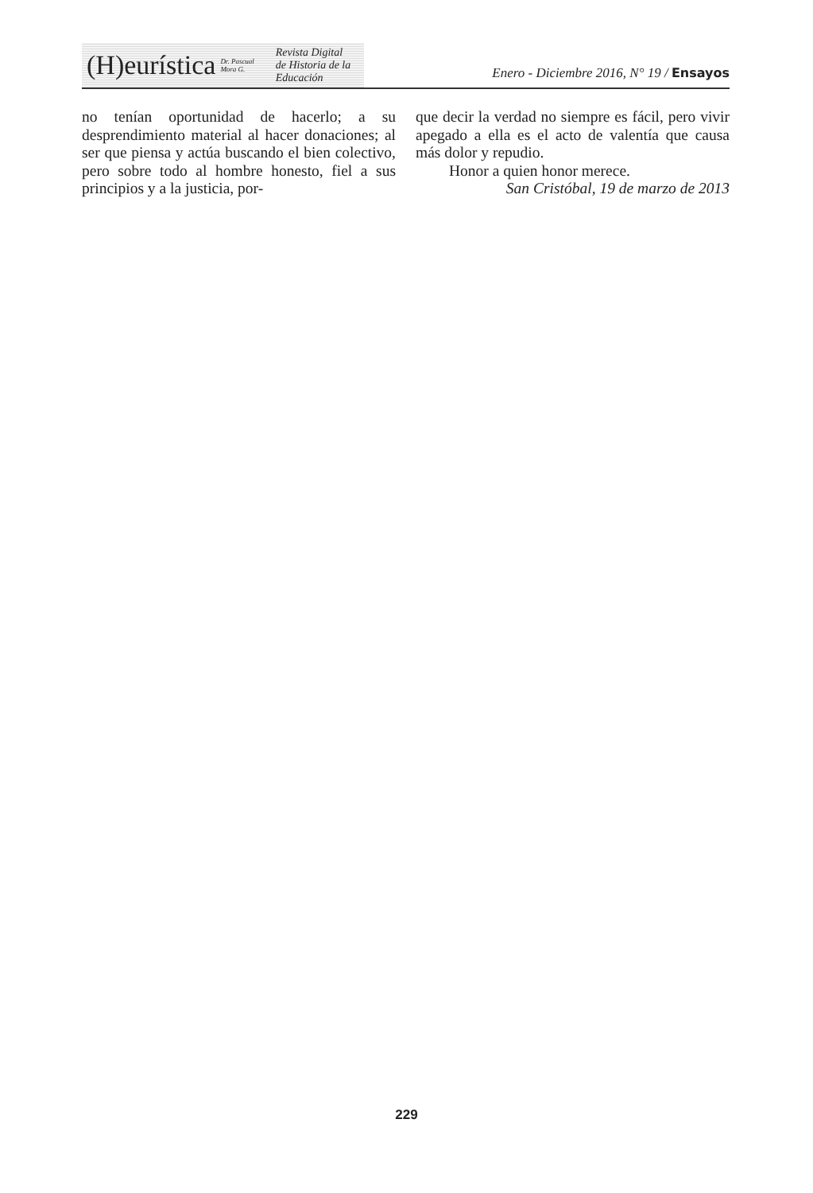(H)eurística Dr. Pascual Mora G. Revista Digital
de Historia de la Educación
Enero - Diciembre 2016, N° 19 / Ensayos
no tenían oportunidad de hacerlo; a su desprendimiento material al hacer donaciones; al ser que piensa y actúa buscando el bien colectivo, pero sobre todo al hombre honesto, fiel a sus principios y a la justicia, por-
que decir la verdad no siempre es fácil, pero vivir apegado a ella es el acto de valentía que causa más dolor y repudio.
Honor a quien honor merece.
San Cristóbal, 19 de marzo de 2013
229